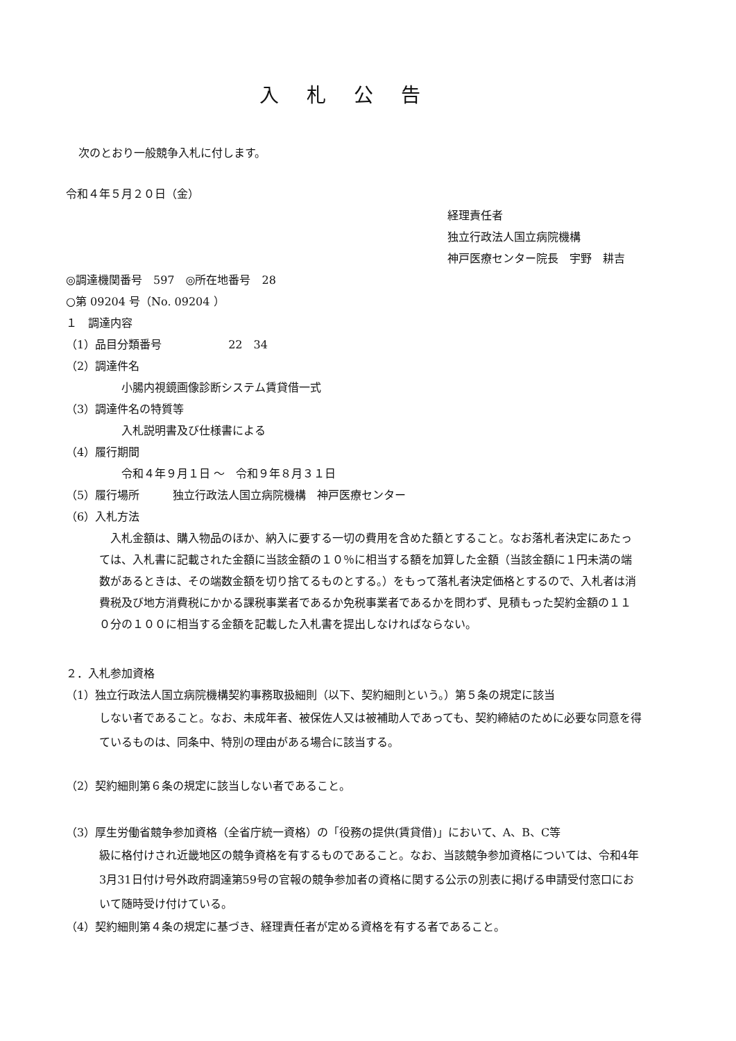入札公告
次のとおり一般競争入札に付します。
令和４年５月２０日（金）
経理責任者
独立行政法人国立病院機構
神戸医療センター院長　宇野　耕吉
◎調達機関番号　597　◎所在地番号　28
○第 09204 号（No. 09204 ）
１　調達内容
（1）品目分類番号　　　　　　22　34
（2）調達件名
小腸内視鏡画像診断システム賃貸借一式
（3）調達件名の特質等
入札説明書及び仕様書による
（4）履行期間
令和４年９月１日 ～　令和９年８月３１日
（5）履行場所　　　独立行政法人国立病院機構　神戸医療センター
（6）入札方法
　入札金額は、購入物品のほか、納入に要する一切の費用を含めた額とすること。なお落札者決定にあたっては、入札書に記載された金額に当該金額の１０％に相当する額を加算した金額（当該金額に１円未満の端数があるときは、その端数金額を切り捨てるものとする。）をもって落札者決定価格とするので、入札者は消費税及び地方消費税にかかる課税事業者であるか免税事業者であるかを問わず、見積もった契約金額の１１０分の１００に相当する金額を記載した入札書を提出しなければならない。
２．入札参加資格
（1）独立行政法人国立病院機構契約事務取扱細則（以下、契約細則という。）第５条の規定に該当
しない者であること。なお、未成年者、被保佐人又は被補助人であっても、契約締結のために必要な同意を得ているものは、同条中、特別の理由がある場合に該当する。
（2）契約細則第６条の規定に該当しない者であること。
（3）厚生労働省競争参加資格（全省庁統一資格）の「役務の提供(賃貸借)」において、A、B、C等
級に格付けされ近畿地区の競争資格を有するものであること。なお、当該競争参加資格については、令和4年3月31日付け号外政府調達第59号の官報の競争参加者の資格に関する公示の別表に掲げる申請受付窓口において随時受け付けている。
（4）契約細則第４条の規定に基づき、経理責任者が定める資格を有する者であること。